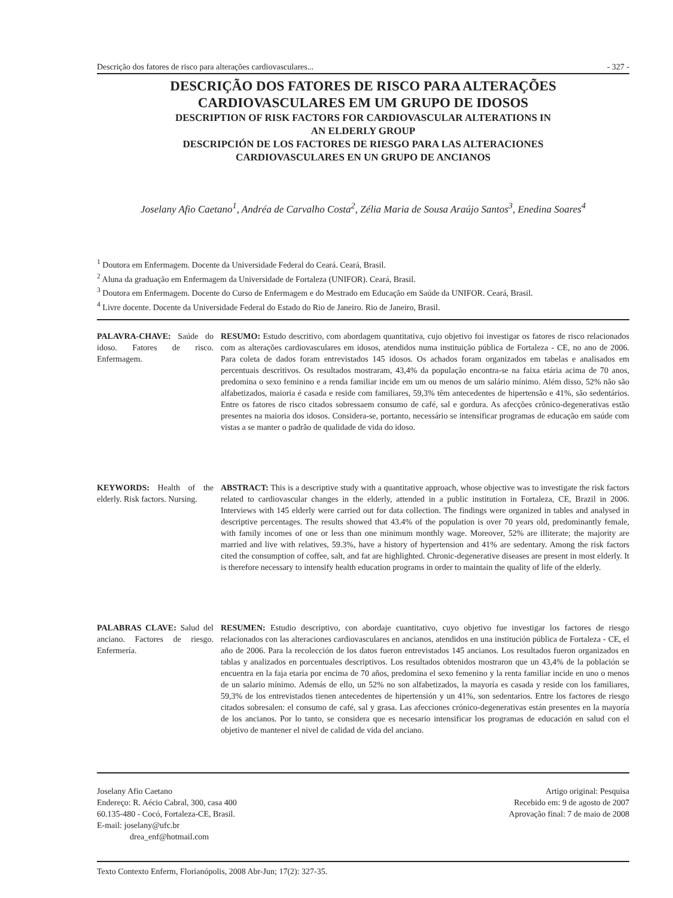Descrição dos fatores de risco para alterações cardiovasculares... - 327 -
DESCRIÇÃO DOS FATORES DE RISCO PARA ALTERAÇÕES
CARDIOVASCULARES EM UM GRUPO DE IDOSOS
DESCRIPTION OF RISK FACTORS FOR CARDIOVASCULAR ALTERATIONS IN
AN ELDERLY GROUP
DESCRIPCIÓN DE LOS FACTORES DE RIESGO PARA LAS ALTERACIONES
CARDIOVASCULARES EN UN GRUPO DE ANCIANOS
Joselany Afio Caetano<sup>1</sup>, Andréa de Carvalho Costa<sup>2</sup>, Zélia Maria de Sousa Araújo Santos<sup>3</sup>, Enedina Soares<sup>4</sup>
<sup>1</sup> Doutora em Enfermagem. Docente da Universidade Federal do Ceará. Ceará, Brasil.
<sup>2</sup> Aluna da graduação em Enfermagem da Universidade de Fortaleza (UNIFOR). Ceará, Brasil.
<sup>3</sup> Doutora em Enfermagem. Docente do Curso de Enfermagem e do Mestrado em Educação em Saúde da UNIFOR. Ceará, Brasil.
<sup>4</sup> Livre docente. Docente da Universidade Federal do Estado do Rio de Janeiro. Rio de Janeiro, Brasil.
PALAVRA-CHAVE: Saúde do idoso. Fatores de risco. Enfermagem.
RESUMO: Estudo descritivo, com abordagem quantitativa, cujo objetivo foi investigar os fatores de risco relacionados com as alterações cardiovasculares em idosos, atendidos numa instituição pública de Fortaleza - CE, no ano de 2006. Para coleta de dados foram entrevistados 145 idosos. Os achados foram organizados em tabelas e analisados em percentuais descritivos. Os resultados mostraram, 43,4% da população encontra-se na faixa etária acima de 70 anos, predomina o sexo feminino e a renda familiar incide em um ou menos de um salário mínimo. Além disso, 52% não são alfabetizados, maioria é casada e reside com familiares, 59,3% têm antecedentes de hipertensão e 41%, são sedentários. Entre os fatores de risco citados sobressaem consumo de café, sal e gordura. As afecções crônico-degenerativas estão presentes na maioria dos idosos. Considera-se, portanto, necessário se intensificar programas de educação em saúde com vistas a se manter o padrão de qualidade de vida do idoso.
KEYWORDS: Health of the elderly. Risk factors. Nursing.
ABSTRACT: This is a descriptive study with a quantitative approach, whose objective was to investigate the risk factors related to cardiovascular changes in the elderly, attended in a public institution in Fortaleza, CE, Brazil in 2006. Interviews with 145 elderly were carried out for data collection. The findings were organized in tables and analysed in descriptive percentages. The results showed that 43.4% of the population is over 70 years old, predominantly female, with family incomes of one or less than one minimum monthly wage. Moreover, 52% are illiterate; the majority are married and live with relatives, 59.3%, have a history of hypertension and 41% are sedentary. Among the risk factors cited the consumption of coffee, salt, and fat are highlighted. Chronic-degenerative diseases are present in most elderly. It is therefore necessary to intensify health education programs in order to maintain the quality of life of the elderly.
PALABRAS CLAVE: Salud del anciano. Factores de riesgo. Enfermería.
RESUMEN: Estudio descriptivo, con abordaje cuantitativo, cuyo objetivo fue investigar los factores de riesgo relacionados con las alteraciones cardiovasculares en ancianos, atendidos en una institución pública de Fortaleza - CE, el año de 2006. Para la recolección de los datos fueron entrevistados 145 ancianos. Los resultados fueron organizados en tablas y analizados en porcentuales descriptivos. Los resultados obtenidos mostraron que un 43,4% de la población se encuentra en la faja etaria por encima de 70 años, predomina el sexo femenino y la renta familiar incide en uno o menos de un salario mínimo. Además de ello, un 52% no son alfabetizados, la mayoría es casada y reside con los familiares, 59,3% de los entrevistados tienen antecedentes de hipertensión y un 41%, son sedentarios. Entre los factores de riesgo citados sobresalen: el consumo de café, sal y grasa. Las afecciones crónico-degenerativas están presentes en la mayoría de los ancianos. Por lo tanto, se considera que es necesario intensificar los programas de educación en salud con el objetivo de mantener el nivel de calidad de vida del anciano.
Joselany Afio Caetano
Endereço: R. Aécio Cabral, 300, casa 400
60.135-480 - Cocó, Fortaleza-CE, Brasil.
E-mail: joselany@ufc.br
drea_enf@hotmail.com
Artigo original: Pesquisa
Recebido em: 9 de agosto de 2007
Aprovação final: 7 de maio de 2008
Texto Contexto Enferm, Florianópolis, 2008 Abr-Jun; 17(2): 327-35.